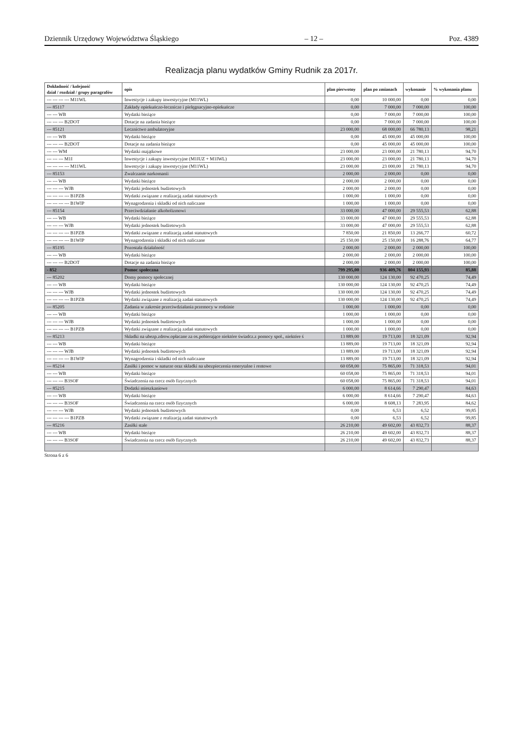Dziennik Urzędowy Województwa Śląskiego – 12 – Poz. 4389
Realizacja planu wydatków Gminy Rudnik za 2017r.
| Dokładność / kolejność dział / rozdział / grupy paragrafów | opis | plan pierwotny | plan po zmianach | wykonanie | % wykonania planu |
| --- | --- | --- | --- | --- | --- |
| --- --- --- --- M11WL | Inwestycje i zakupy inwestycyjne (M11WL) | 0,00 | 10 000,00 | 0,00 | 0,00 |
| --- 85117 | Zakłady opiekuńczo-lecznicze i pielęgnacyjno-opiekuńcze | 0,00 | 7 000,00 | 7 000,00 | 100,00 |
| --- --- WB | Wydatki bieżące | 0,00 | 7 000,00 | 7 000,00 | 100,00 |
| --- --- --- B2DOT | Dotacje na zadania bieżące | 0,00 | 7 000,00 | 7 000,00 | 100,00 |
| --- 85121 | Lecznictwo ambulatoryjne | 23 000,00 | 68 000,00 | 66 780,13 | 98,21 |
| --- --- WB | Wydatki bieżące | 0,00 | 45 000,00 | 45 000,00 | 100,00 |
| --- --- --- B2DOT | Dotacje na zadania bieżące | 0,00 | 45 000,00 | 45 000,00 | 100,00 |
| --- --- WM | Wydatki majątkowe | 23 000,00 | 23 000,00 | 21 780,13 | 94,70 |
| --- --- --- M1I | Inwestycje i zakupy inwestycyjne (M1IUZ + M1IWL) | 23 000,00 | 23 000,00 | 21 780,13 | 94,70 |
| --- --- --- --- M11WL | Inwestycje i zakupy inwestycyjne (M11WL) | 23 000,00 | 23 000,00 | 21 780,13 | 94,70 |
| --- 85153 | Zwalczanie narkomanii | 2 000,00 | 2 000,00 | 0,00 | 0,00 |
| --- --- WB | Wydatki bieżące | 2 000,00 | 2 000,00 | 0,00 | 0,00 |
| --- --- --- WJB | Wydatki jednostek budżetowych | 2 000,00 | 2 000,00 | 0,00 | 0,00 |
| --- --- --- --- B1PZB | Wydatki związane z realizacją zadań statutowych | 1 000,00 | 1 000,00 | 0,00 | 0,00 |
| --- --- --- --- B1WIP | Wynagrodzenia i składki od nich naliczane | 1 000,00 | 1 000,00 | 0,00 | 0,00 |
| --- 85154 | Przeciwdziałanie alkoholizmowi | 33 000,00 | 47 000,00 | 29 555,53 | 62,88 |
| --- --- WB | Wydatki bieżące | 33 000,00 | 47 000,00 | 29 555,53 | 62,88 |
| --- --- --- WJB | Wydatki jednostek budżetowych | 33 000,00 | 47 000,00 | 29 555,53 | 62,88 |
| --- --- --- --- B1PZB | Wydatki związane z realizacją zadań statutowych | 7 850,00 | 21 850,00 | 13 266,77 | 60,72 |
| --- --- --- --- B1WIP | Wynagrodzenia i składki od nich naliczane | 25 150,00 | 25 150,00 | 16 288,76 | 64,77 |
| --- 85195 | Pozostała działalność | 2 000,00 | 2 000,00 | 2 000,00 | 100,00 |
| --- --- WB | Wydatki bieżące | 2 000,00 | 2 000,00 | 2 000,00 | 100,00 |
| --- --- --- B2DOT | Dotacje na zadania bieżące | 2 000,00 | 2 000,00 | 2 000,00 | 100,00 |
| - 852 | Pomoc społeczna | 799 295,00 | 936 409,76 | 804 155,93 | 85,88 |
| --- 85202 | Domy pomocy społecznej | 130 000,00 | 124 130,00 | 92 470,25 | 74,49 |
| --- --- WB | Wydatki bieżące | 130 000,00 | 124 130,00 | 92 470,25 | 74,49 |
| --- --- --- WJB | Wydatki jednostek budżetowych | 130 000,00 | 124 130,00 | 92 470,25 | 74,49 |
| --- --- --- --- B1PZB | Wydatki związane z realizacją zadań statutowych | 130 000,00 | 124 130,00 | 92 470,25 | 74,49 |
| --- 85205 | Zadania w zakresie przeciwdziałania przemocy w rodzinie | 1 000,00 | 1 000,00 | 0,00 | 0,00 |
| --- --- WB | Wydatki bieżące | 1 000,00 | 1 000,00 | 0,00 | 0,00 |
| --- --- --- WJB | Wydatki jednostek budżetowych | 1 000,00 | 1 000,00 | 0,00 | 0,00 |
| --- --- --- --- B1PZB | Wydatki związane z realizacją zadań statutowych | 1 000,00 | 1 000,00 | 0,00 | 0,00 |
| --- 85213 | Składki na ubezp.zdrow.opłacane za os.pobierające niektóre świadcz.z pomocy społ., niektóre ś | 13 889,00 | 19 713,00 | 18 321,09 | 92,94 |
| --- --- WB | Wydatki bieżące | 13 889,00 | 19 713,00 | 18 321,09 | 92,94 |
| --- --- --- WJB | Wydatki jednostek budżetowych | 13 889,00 | 19 713,00 | 18 321,09 | 92,94 |
| --- --- --- --- B1WIP | Wynagrodzenia i składki od nich naliczane | 13 889,00 | 19 713,00 | 18 321,09 | 92,94 |
| --- 85214 | Zasiłki i pomoc w naturze oraz składki na ubezpieczenia emerytalne i rentowe | 60 058,00 | 75 865,00 | 71 318,53 | 94,01 |
| --- --- WB | Wydatki bieżące | 60 058,00 | 75 865,00 | 71 318,53 | 94,01 |
| --- --- --- B3SOF | Świadczenia na rzecz osób fizycznych | 60 058,00 | 75 865,00 | 71 318,53 | 94,01 |
| --- 85215 | Dodatki mieszkaniowe | 6 000,00 | 8 614,66 | 7 290,47 | 84,63 |
| --- --- WB | Wydatki bieżące | 6 000,00 | 8 614,66 | 7 290,47 | 84,63 |
| --- --- --- B3SOF | Świadczenia na rzecz osób fizycznych | 6 000,00 | 8 608,13 | 7 283,95 | 84,62 |
| --- --- --- WJB | Wydatki jednostek budżetowych | 0,00 | 6,53 | 6,52 | 99,85 |
| --- --- --- --- B1PZB | Wydatki związane z realizacją zadań statutowych | 0,00 | 6,53 | 6,52 | 99,85 |
| --- 85216 | Zasiłki stałe | 26 210,00 | 49 602,00 | 43 832,73 | 88,37 |
| --- --- WB | Wydatki bieżące | 26 210,00 | 49 602,00 | 43 832,73 | 88,37 |
| --- --- --- B3SOF | Świadczenia na rzecz osób fizycznych | 26 210,00 | 49 602,00 | 43 832,73 | 88,37 |
Strona 6 z 6